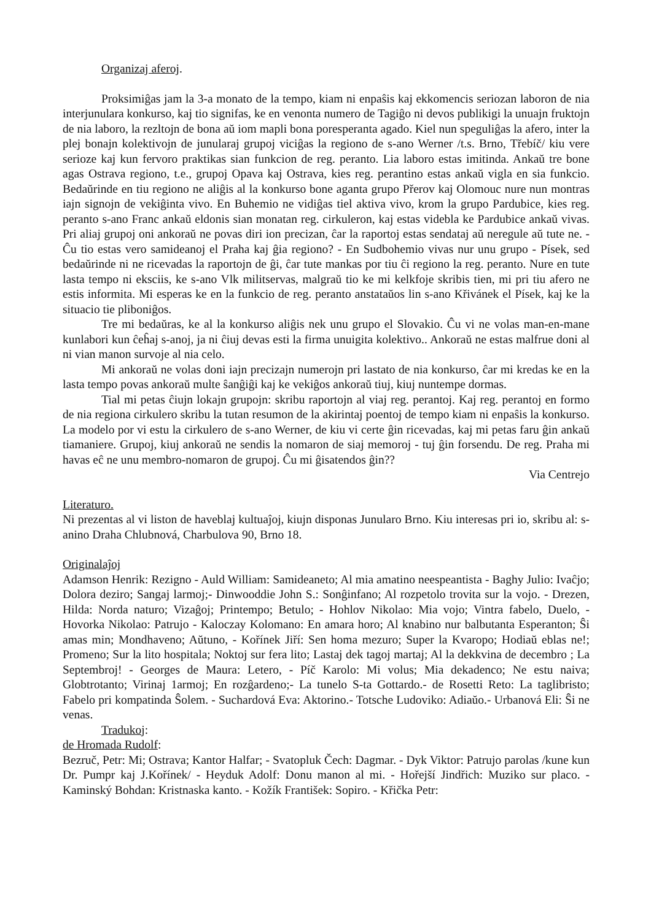Organizaj aferoj.
Proksimiĝas jam la 3-a monato de la tempo, kiam ni enpaŝis kaj ekkomencis seriozan laboron de nia interjunulara konkurso, kaj tio signifas, ke en venonta numero de Tagiĝo ni devos publikigi la unuajn fruktojn de nia laboro, la rezltojn de bona aŭ iom mapli bona poresperanta agado. Kiel nun speguliĝas la afero, inter la plej bonajn kolektivojn de junularaj grupoj viciĝas la regiono de s-ano Werner /t.s. Brno, Třebíč/ kiu vere serioze kaj kun fervoro praktikas sian funkcion de reg. peranto. Lia laboro estas imitinda. Ankaŭ tre bone agas Ostrava regiono, t.e., grupoj Opava kaj Ostrava, kies reg. perantino estas ankaŭ vigla en sia funkcio. Bedaŭrinde en tiu regiono ne aliĝis al la konkurso bone aganta grupo Přerov kaj Olomouc nure nun montras iajn signojn de vekiĝinta vivo. En Buhemio ne vidiĝas tiel aktiva vivo, krom la grupo Pardubice, kies reg. peranto s-ano Franc ankaŭ eldonis sian monatan reg. cirkuleron, kaj estas videbla ke Pardubice ankaŭ vivas. Pri aliaj grupoj oni ankoraŭ ne povas diri ion precizan, ĉar la raportoj estas sendataj aŭ neregule aŭ tute ne. - Ĉu tio estas vero samideanoj el Praha kaj ĝia regiono? - En Sudbohemio vivas nur unu grupo - Písek, sed bedaŭrinde ni ne ricevadas la raportojn de ĝi, ĉar tute mankas por tiu ĉi regiono la reg. peranto. Nure en tute lasta tempo ni eksciis, ke s-ano Vlk militservas, malgraŭ tio ke mi kelkfoje skribis tien, mi pri tiu afero ne estis informita. Mi esperas ke en la funkcio de reg. peranto anstataŭos lin s-ano Křivánek el Písek, kaj ke la situacio tie pliboniĝos.
Tre mi bedaŭras, ke al la konkurso aliĝis nek unu grupo el Slovakio. Ĉu vi ne volas man-en-mane kunlabori kun ĉeĥaj s-anoj, ja ni ĉiuj devas esti la firma unuigita kolektivo.. Ankoraŭ ne estas malfrue doni al ni vian manon survoje al nia celo.
Mi ankoraŭ ne volas doni iajn precizajn numerojn pri lastato de nia konkurso, ĉar mi kredas ke en la lasta tempo povas ankoraŭ multe ŝanĝiĝi kaj ke vekiĝos ankoraŭ tiuj, kiuj nuntempe dormas.
Tial mi petas ĉiujn lokajn grupojn: skribu raportojn al viaj reg. perantoj. Kaj reg. perantoj en formo de nia regiona cirkulero skribu la tutan resumon de la akirintaj poentoj de tempo kiam ni enpaŝis la konkurso. La modelo por vi estu la cirkulero de s-ano Werner, de kiu vi certe ĝin ricevadas, kaj mi petas faru ĝin ankaŭ tiamaniere. Grupoj, kiuj ankoraŭ ne sendis la nomaron de siaj memoroj - tuj ĝin forsendu. De reg. Praha mi havas eĉ ne unu membro-nomaron de grupoj. Ĉu mi ĝisatendos ĝin??
Via Centrejo
Literaturo.
Ni prezentas al vi liston de haveblaj kultuaĵoj, kiujn disponas Junularo Brno. Kiu interesas pri io, skribu al: s-anino Draha Chlubnová, Charbulova 90, Brno 18.
Originalaĵoj
Adamson Henrik: Rezigno - Auld William: Samideaneto; Al mia amatino neespeantista - Baghy Julio: Ivaĉjo; Dolora deziro; Sangaj larmoj;- Dinwooddie John S.: Sonĝinfano; Al rozpetolo trovita sur la vojo. - Drezen, Hilda: Norda naturo; Vizaĝoj; Printempo; Betulo; - Hohlov Nikolao: Mia vojo; Vintra fabelo, Duelo, - Hovorka Nikolao: Patrujo - Kaloczay Kolomano: En amara horo; Al knabino nur balbutanta Esperanton; Ŝi amas min; Mondhaveno; Aŭtuno, - Kořínek Jiří: Sen homa mezuro; Super la Kvaropo; Hodiaŭ eblas ne!; Promeno; Sur la lito hospitala; Noktoj sur fera lito; Lastaj dek tagoj martaj; Al la dekkvina de decembro ; La Septembroj! - Georges de Maura: Letero, - Píč Karolo: Mi volus; Mia dekadenco; Ne estu naiva; Globtrotanto; Virinaj 1armoj; En rozĝardeno;- La tunelo S-ta Gottardo.- de Rosetti Reto: La taglibristo; Fabelo pri kompatinda Ŝolem. - Suchardová Eva: Aktorino.- Totsche Ludoviko: Adiaŭo.- Urbanová Eli: Ŝi ne venas.
Tradukoj:
de Hromada Rudolf:
Bezruč, Petr: Mi; Ostrava; Kantor Halfar; - Svatopluk Čech: Dagmar. - Dyk Viktor: Patrujo parolas /kune kun Dr. Pumpr kaj J.Kořínek/ - Heyduk Adolf: Donu manon al mi. - Hořejší Jindřich: Muziko sur placo. - Kaminský Bohdan: Kristnaska kanto. - Kožík František: Sopiro. - Křička Petr: